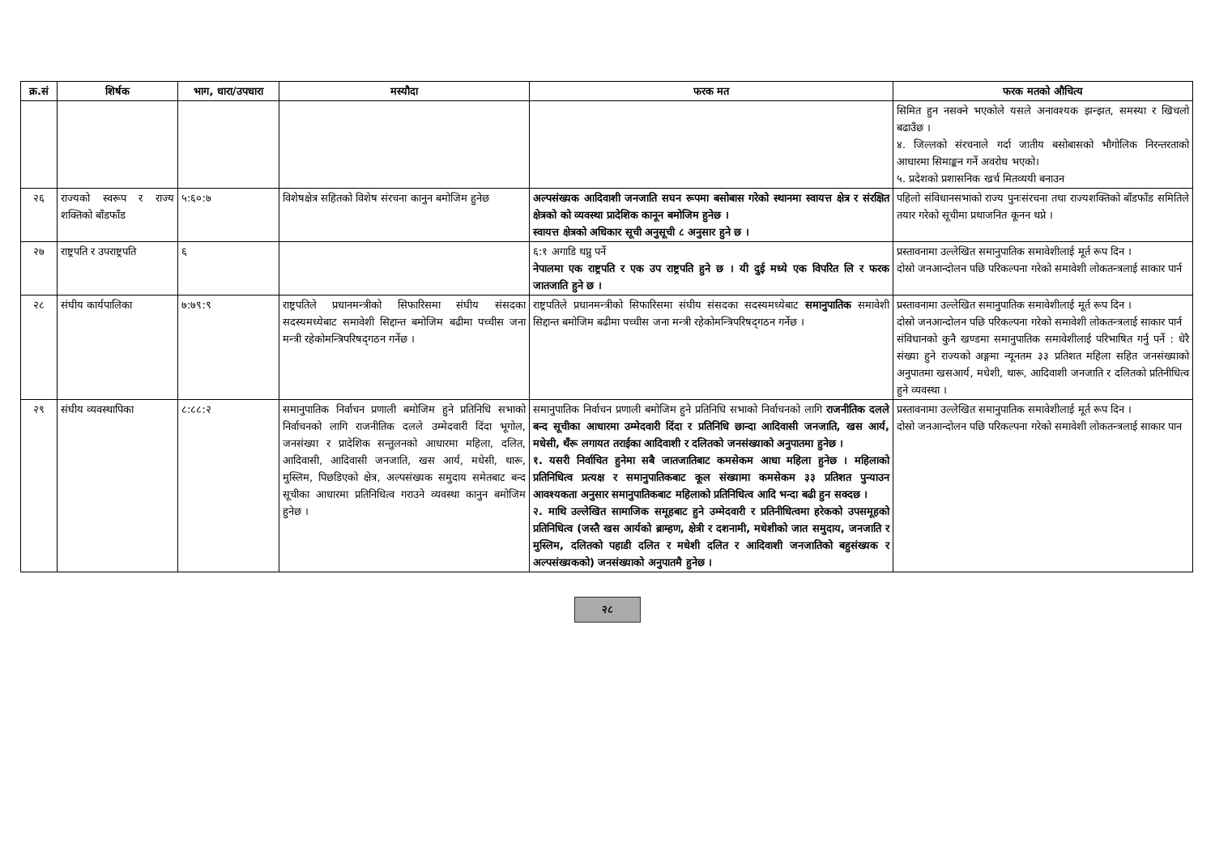| क्र.सं | शिर्षक | भाग, धारा/उपधारा | मस्यौदा | फरक मत | फरक मतको औचित्य |
| --- | --- | --- | --- | --- | --- |
| | | | | | सिमित हुन नसक्ने भएकोले यसले अनावश्यक झन्झत, समस्या र खिचलो बढाउँछ । ४. जिल्लको संरचनाले गर्दा जातीय बसोबासको भौगोलिक निरन्तरताको आधारमा सिमाङ्कन गर्ने अवरोध भएको। ५. प्रदेशको प्रशासनिक खर्च मितव्ययी बनाउन |
| २६ | राज्यको स्वरूप र राज्य शक्तिको बाँडफाँड | ५:६०:७ | विशेषक्षेत्र सहितको विशेष संरचना कानुन बमोजिम हुनेछ | अल्पसंख्यक आदिवाशी जनजाति सघन रूपमा बसोबास गरेको स्थानमा स्वायत्त क्षेत्र र संरक्षित क्षेत्रको को व्यवस्था प्रादेशिक कानून बमोजिम हुनेछ । स्वायत्त क्षेत्रको अधिकार सूची अनुसूची ८ अनुसार हुने छ । | पहिलो संविधानसभाको राज्य पुनःसंरचना तथा राज्यशक्तिको बाँडफाँड समितिले तयार गरेको सूचीमा प्रथाजनित कूनन थप्ने । |
| २७ | राष्ट्रपति र उपराष्ट्रपति | ६ | | ६:१ अगाडि थप्नु पर्ने नेपालमा एक राष्ट्रपति र एक उप राष्ट्रपति हुने छ । यी दुई मध्ये एक विपरित लि र फरक जातजाति हुने छ । | प्रस्तावनामा उल्लेखित समानुपातिक समावेशीलाई मूर्त रूप दिन । दोस्रो जनआन्दोलन पछि परिकल्पना गरेको समावेशी लोकतन्त्रलाई साकार पार्न |
| २८ | संघीय कार्यपालिका | ७:७९:९ | राष्ट्रपतिले प्रधानमन्त्रीको सिफारिसमा संघीय संसदका सदस्यमध्येबाट समावेशी सिद्दान्त बमोजिम बढीमा पच्चीस जना मन्त्री रहेकोमन्त्रिपरिषद्‌गठन गर्नेछ । | राष्ट्रपतिले प्रधानमन्त्रीको सिफारिसमा संघीय संसदका सदस्यमध्येबाट समानुपातिक समावेशी सिद्दान्त बमोजिम बढीमा पच्चीस जना मन्त्री रहेकोमन्त्रिपरिषद्‌गठन गर्नेछ । | प्रस्तावनामा उल्लेखित समानुपातिक समावेशीलाई मूर्त रूप दिन । दोस्रो जनआन्दोलन पछि परिकल्पना गरेको समावेशी लोकतन्त्रलाई साकार पार्न संविधानको कुनै खण्डमा समानुपातिक समावेशीलाई परिभाषित गर्नु पर्ने : धेरै संख्या हुने राज्यको अङ्गमा न्यूनतम ३३ प्रतिशत महिला सहित जनसंख्याको अनुपातमा खसआर्य, मधेशी, थारू, आदिवाशी जनजाति र दलितको प्रतिनीधित्व हुने व्यवस्था । |
| २९ | संघीय व्यवस्थापिका | ८:८८:२ | समानुपातिक निर्वाचन प्रणाली बमोजिम हुने प्रतिनिधि सभाको निर्वाचनको लागि राजनीतिक दलले उम्मेदवारी दिंदा भूगोल, जनसंख्या र प्रादेशिक सन्तुलनको आधारमा महिला, दलित, आदिवासी, आदिवासी जनजाति, खस आर्य, मधेसी, थारू, मुस्लिम, पिछडिएको क्षेत्र, अल्पसंख्यक समुदाय समेतबाट बन्द सूचीका आधारमा प्रतिनिधित्व गराउने व्यवस्था कानुन बमोजिम हुनेछ । | समानुपातिक निर्वाचन प्रणाली बमोजिम हुने प्रतिनिधि सभाको निर्वाचनको लागि राजनीतिक दलले बन्द सूचीका आधारमा उम्मेदवारी दिंदा र प्रतिनिधि छान्दा आदिवासी जनजाति, खस आर्य, मधेसी, थँरू लगायत तराईका आदिवाशी र दलितको जनसंख्याको अनुपातमा हुनेछ । १. यसरी निर्वाचित हुनेमा सबै जातजातिबाट कमसेकम आधा महिला हुनेछ । महिलाको प्रतिनिधित्व प्रत्यक्ष र समानुपातिकबाट कूल संख्यामा कमसेकम ३३ प्रतिशत पुन्याउन आवश्यकता अनुसार समानुपातिकबाट महिलाको प्रतिनिधित्व आदि भन्दा बढी हुन सक्दछ । २. माथि उल्लेखित सामाजिक समूहबाट हुने उम्मेदवारी र प्रतिनीधित्वमा हरेकको उपसमूहको प्रतिनिधित्व (जस्तै खस आर्यको ब्राम्हण, क्षेत्री र दशनामी, मधेशीको जात समुदाय, जनजाति र मुस्लिम, दलितको पहाडी दलित र मधेशी दलित र आदिवाशी जनजातिको बहुसंख्यक र अल्पसंख्यकको) जनसंख्याको अनुपातमै हुनेछ । | प्रस्तावनामा उल्लेखित समानुपातिक समावेशीलाई मूर्त रूप दिन । दोस्रो जनआन्दोलन पछि परिकल्पना गरेको समावेशी लोकतन्त्रलाई साकार पान |
२८